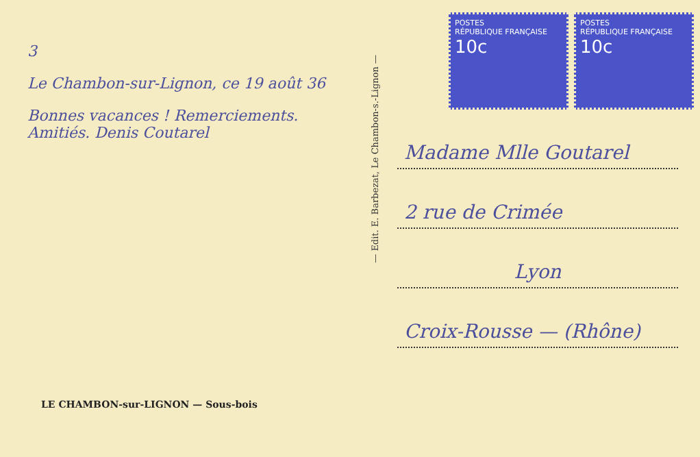3
Le Chambon-sur-Lignon, ce 19 août 36
Bonnes vacances ! Remerciements. Amitiés. Denis Coutarel
LE CHAMBON-sur-LIGNON — Sous-bois
— Edit. E. Barbezat, Le Chambon-s.-Lignon —
POSTES
RÉPUBLIQUE FRANÇAISE
10c
POSTES
RÉPUBLIQUE FRANÇAISE
10c
Madame Mlle Goutarel
2 rue de Crimée
Lyon
Croix-Rousse — (Rhône)